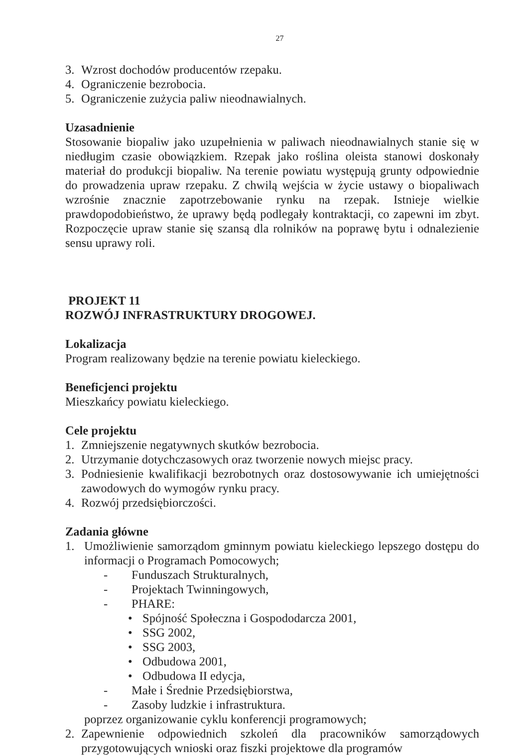27
3. Wzrost dochodów producentów rzepaku.
4. Ograniczenie bezrobocia.
5. Ograniczenie zużycia paliw nieodnawialnych.
Uzasadnienie
Stosowanie biopaliw jako uzupełnienia w paliwach nieodnawialnych stanie się w niedługim czasie obowiązkiem. Rzepak jako roślina oleista stanowi doskonały materiał do produkcji biopaliw. Na terenie powiatu występują grunty odpowiednie do prowadzenia upraw rzepaku. Z chwilą wejścia w życie ustawy o biopaliwach wzrośnie znacznie zapotrzebowanie rynku na rzepak. Istnieje wielkie prawdopodobieństwo, że uprawy będą podlegały kontraktacji, co zapewni im zbyt. Rozpoczęcie upraw stanie się szansą dla rolników na poprawę bytu i odnalezienie sensu uprawy roli.
PROJEKT 11
ROZWÓJ INFRASTRUKTURY DROGOWEJ.
Lokalizacja
Program realizowany będzie na terenie powiatu kieleckiego.
Beneficjenci projektu
Mieszkańcy powiatu kieleckiego.
Cele projektu
1. Zmniejszenie negatywnych skutków bezrobocia.
2. Utrzymanie dotychczasowych oraz tworzenie nowych miejsc pracy.
3. Podniesienie kwalifikacji bezrobotnych oraz dostosowywanie ich umiejętności zawodowych do wymogów rynku pracy.
4. Rozwój przedsiębiorczości.
Zadania główne
1. Umożliwienie samorządom gminnym powiatu kieleckiego lepszego dostępu do informacji o Programach Pomocowych;
- Funduszach Strukturalnych,
- Projektach Twinningowych,
- PHARE:
• Spójność Społeczna i Gospododarcza 2001,
• SSG 2002,
• SSG 2003,
• Odbudowa 2001,
• Odbudowa II edycja,
- Małe i Średnie Przedsiębiorstwa,
- Zasoby ludzkie i infrastruktura.
poprzez organizowanie cyklu konferencji programowych;
2. Zapewnienie odpowiednich szkoleń dla pracowników samorządowych przygotowujących wnioski oraz fiszki projektowe dla programów